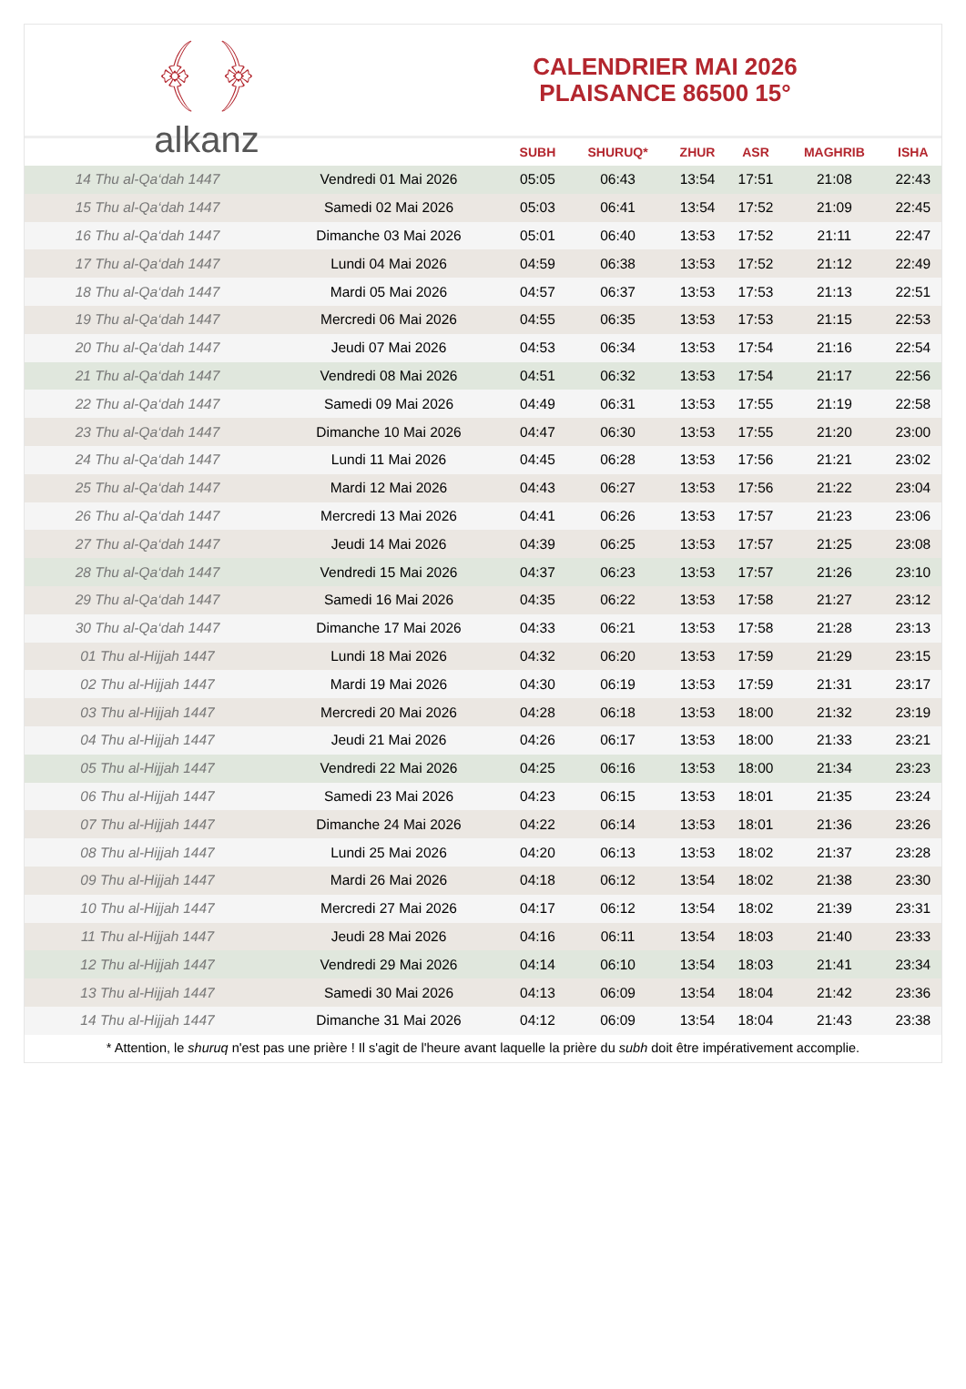﴾ ﴿
alkanz
CALENDRIER MAI 2026
PLAISANCE 86500 15°
| | | SUBH | SHURUQ* | ZHUR | ASR | MAGHRIB | ISHA |
| --- | --- | --- | --- | --- | --- | --- | --- |
| 14 Thu al-Qa‘dah 1447 | Vendredi 01 Mai 2026 | 05:05 | 06:43 | 13:54 | 17:51 | 21:08 | 22:43 |
| 15 Thu al-Qa‘dah 1447 | Samedi 02 Mai 2026 | 05:03 | 06:41 | 13:54 | 17:52 | 21:09 | 22:45 |
| 16 Thu al-Qa‘dah 1447 | Dimanche 03 Mai 2026 | 05:01 | 06:40 | 13:53 | 17:52 | 21:11 | 22:47 |
| 17 Thu al-Qa‘dah 1447 | Lundi 04 Mai 2026 | 04:59 | 06:38 | 13:53 | 17:52 | 21:12 | 22:49 |
| 18 Thu al-Qa‘dah 1447 | Mardi 05 Mai 2026 | 04:57 | 06:37 | 13:53 | 17:53 | 21:13 | 22:51 |
| 19 Thu al-Qa‘dah 1447 | Mercredi 06 Mai 2026 | 04:55 | 06:35 | 13:53 | 17:53 | 21:15 | 22:53 |
| 20 Thu al-Qa‘dah 1447 | Jeudi 07 Mai 2026 | 04:53 | 06:34 | 13:53 | 17:54 | 21:16 | 22:54 |
| 21 Thu al-Qa‘dah 1447 | Vendredi 08 Mai 2026 | 04:51 | 06:32 | 13:53 | 17:54 | 21:17 | 22:56 |
| 22 Thu al-Qa‘dah 1447 | Samedi 09 Mai 2026 | 04:49 | 06:31 | 13:53 | 17:55 | 21:19 | 22:58 |
| 23 Thu al-Qa‘dah 1447 | Dimanche 10 Mai 2026 | 04:47 | 06:30 | 13:53 | 17:55 | 21:20 | 23:00 |
| 24 Thu al-Qa‘dah 1447 | Lundi 11 Mai 2026 | 04:45 | 06:28 | 13:53 | 17:56 | 21:21 | 23:02 |
| 25 Thu al-Qa‘dah 1447 | Mardi 12 Mai 2026 | 04:43 | 06:27 | 13:53 | 17:56 | 21:22 | 23:04 |
| 26 Thu al-Qa‘dah 1447 | Mercredi 13 Mai 2026 | 04:41 | 06:26 | 13:53 | 17:57 | 21:23 | 23:06 |
| 27 Thu al-Qa‘dah 1447 | Jeudi 14 Mai 2026 | 04:39 | 06:25 | 13:53 | 17:57 | 21:25 | 23:08 |
| 28 Thu al-Qa‘dah 1447 | Vendredi 15 Mai 2026 | 04:37 | 06:23 | 13:53 | 17:57 | 21:26 | 23:10 |
| 29 Thu al-Qa‘dah 1447 | Samedi 16 Mai 2026 | 04:35 | 06:22 | 13:53 | 17:58 | 21:27 | 23:12 |
| 30 Thu al-Qa‘dah 1447 | Dimanche 17 Mai 2026 | 04:33 | 06:21 | 13:53 | 17:58 | 21:28 | 23:13 |
| 01 Thu al-Hijjah 1447 | Lundi 18 Mai 2026 | 04:32 | 06:20 | 13:53 | 17:59 | 21:29 | 23:15 |
| 02 Thu al-Hijjah 1447 | Mardi 19 Mai 2026 | 04:30 | 06:19 | 13:53 | 17:59 | 21:31 | 23:17 |
| 03 Thu al-Hijjah 1447 | Mercredi 20 Mai 2026 | 04:28 | 06:18 | 13:53 | 18:00 | 21:32 | 23:19 |
| 04 Thu al-Hijjah 1447 | Jeudi 21 Mai 2026 | 04:26 | 06:17 | 13:53 | 18:00 | 21:33 | 23:21 |
| 05 Thu al-Hijjah 1447 | Vendredi 22 Mai 2026 | 04:25 | 06:16 | 13:53 | 18:00 | 21:34 | 23:23 |
| 06 Thu al-Hijjah 1447 | Samedi 23 Mai 2026 | 04:23 | 06:15 | 13:53 | 18:01 | 21:35 | 23:24 |
| 07 Thu al-Hijjah 1447 | Dimanche 24 Mai 2026 | 04:22 | 06:14 | 13:53 | 18:01 | 21:36 | 23:26 |
| 08 Thu al-Hijjah 1447 | Lundi 25 Mai 2026 | 04:20 | 06:13 | 13:53 | 18:02 | 21:37 | 23:28 |
| 09 Thu al-Hijjah 1447 | Mardi 26 Mai 2026 | 04:18 | 06:12 | 13:54 | 18:02 | 21:38 | 23:30 |
| 10 Thu al-Hijjah 1447 | Mercredi 27 Mai 2026 | 04:17 | 06:12 | 13:54 | 18:02 | 21:39 | 23:31 |
| 11 Thu al-Hijjah 1447 | Jeudi 28 Mai 2026 | 04:16 | 06:11 | 13:54 | 18:03 | 21:40 | 23:33 |
| 12 Thu al-Hijjah 1447 | Vendredi 29 Mai 2026 | 04:14 | 06:10 | 13:54 | 18:03 | 21:41 | 23:34 |
| 13 Thu al-Hijjah 1447 | Samedi 30 Mai 2026 | 04:13 | 06:09 | 13:54 | 18:04 | 21:42 | 23:36 |
| 14 Thu al-Hijjah 1447 | Dimanche 31 Mai 2026 | 04:12 | 06:09 | 13:54 | 18:04 | 21:43 | 23:38 |
* Attention, le shuruq n'est pas une prière ! Il s'agit de l'heure avant laquelle la prière du subh doit être impérativement accomplie.